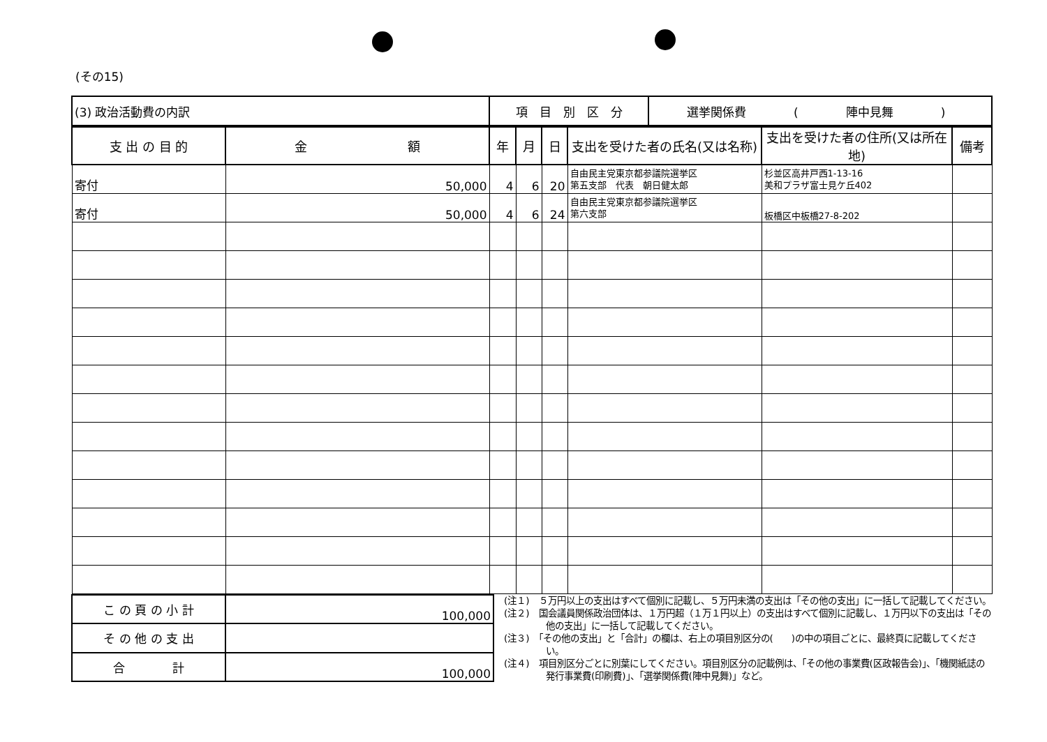(その15)
| (3) 政治活動費の内訳 | 項 目 別 区 分 | 選挙関係費 ( 陣中見舞 ) |
| 支 出 の 目 的 | 金 額 | 年 | 月 | 日 | 支出を受けた者の氏名(又は名称) | 支出を受けた者の住所(又は所在地) | 備考 |
| --- | --- | --- | --- | --- | --- | --- | --- |
| 寄付 | 50,000 | 4 | 6 | 20 | 自由民主党東京都参議院選挙区 第五支部 代表 朝日健太郎 | 杉並区高井戸西1-13-16 美和プラザ富士見ケ丘402 | |
| 寄付 | 50,000 | 4 | 6 | 24 | 自由民主党東京都参議院選挙区 第六支部 | 板橋区中板橋27-8-202 | |
| こ の 頁 の 小 計 | 100,000 |
| そ の 他 の 支 出 | |
| 合 計 | 100,000 |
(注１)　５万円以上の支出はすべて個別に記載し、５万円未満の支出は「その他の支出」に一括して記載してください。
(注２)　国会議員関係政治団体は、１万円超（１万１円以上）の支出はすべて個別に記載し、１万円以下の支出は「その他の支出」に一括して記載してください。
(注３)　「その他の支出」と「合計」の欄は、右上の項目別区分の(　　)の中の項目ごとに、最終頁に記載してください。
(注４)　項目別区分ごとに別葉にしてください。項目別区分の記載例は、「その他の事業費(区政報告会)」、「機関紙誌の発行事業費(印刷費)」、「選挙関係費(陣中見舞)」など。